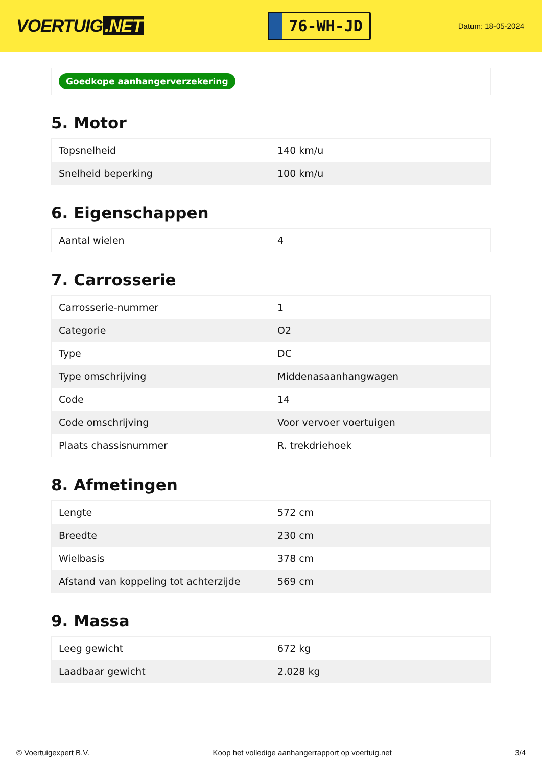VOERTUIG.NET
76-WH-JD
Datum: 18-05-2024
Goedkope aanhangerverzekering
5. Motor
| Topsnelheid | 140 km/u |
| Snelheid beperking | 100 km/u |
6. Eigenschappen
| Aantal wielen | 4 |
7. Carrosserie
| Carrosserie-nummer | 1 |
| Categorie | O2 |
| Type | DC |
| Type omschrijving | Middenasaanhangwagen |
| Code | 14 |
| Code omschrijving | Voor vervoer voertuigen |
| Plaats chassisnummer | R. trekdriehoek |
8. Afmetingen
| Lengte | 572 cm |
| Breedte | 230 cm |
| Wielbasis | 378 cm |
| Afstand van koppeling tot achterzijde | 569 cm |
9. Massa
| Leeg gewicht | 672 kg |
| Laadbaar gewicht | 2.028 kg |
© Voertuigexpert B.V. Koop het volledige aanhangerrapport op voertuig.net 3/4